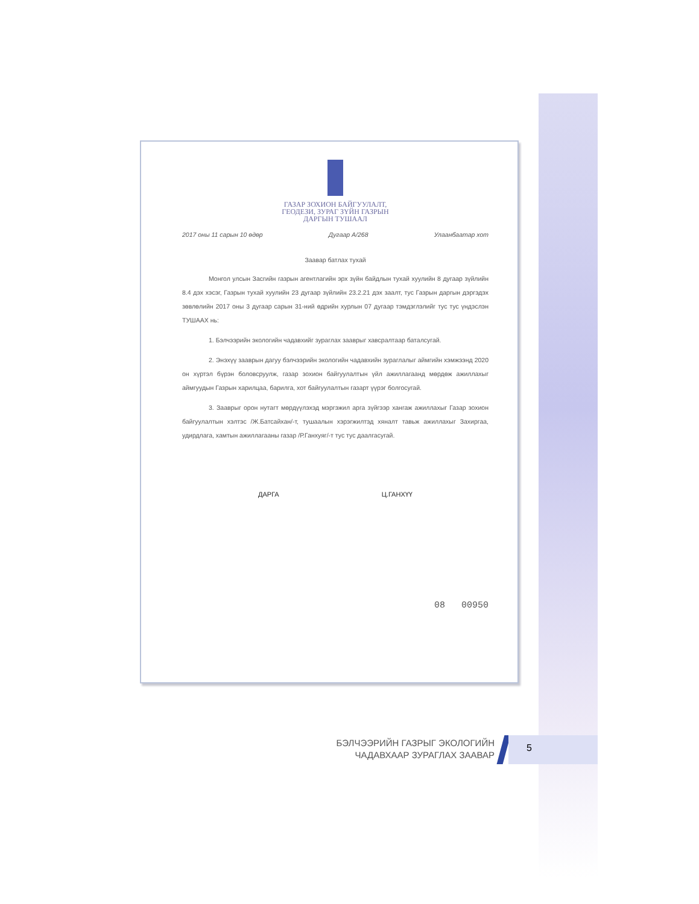ГАЗАР ЗОХИОН БАЙГУУЛАЛТ,
ГЕОДЕЗИ, ЗУРАГ ЗҮЙН ГАЗРЫН
ДАРГЫН ТУШААЛ
2017 оны 11 сарын 10 өдөр Дугаар А/268 Улаанбаатар хот
Заавар батлах тухай
Монгол улсын Засгийн газрын агентлагийн эрх зүйн байдлын тухай хуулийн 8 дугаар зүйлийн 8.4 дэх хэсэг, Газрын тухай хуулийн 23 дугаар зүйлийн 23.2.21 дэх заалт, тус Газрын даргын дэргэдэх зөвлөлийн 2017 оны 3 дугаар сарын 31-ний өдрийн хурлын 07 дугаар тэмдэглэлийг тус тус үндэслэн ТУШААХ нь:
1. Бэлчээрийн экологийн чадавхийг зураглах зааврыг хавсралтаар баталсугай.
2. Энэхүү зааврын дагуу бэлчээрийн экологийн чадавхийн зураглалыг аймгийн хэмжээнд 2020 он хүртэл бүрэн боловсруулж, газар зохион байгуулалтын үйл ажиллагаанд мөрдөж ажиллахыг аймгуудын Газрын харилцаа, барилга, хот байгуулалтын газарт үүрэг болгосугай.
3. Зааврыг орон нутагт мөрдүүлэхэд мэргэжил арга зүйгээр хангаж ажиллахыг Газар зохион байгуулалтын хэлтэс /Ж.Батсайхан/-т, тушаалын хэрэгжилтэд хяналт тавьж ажиллахыг Захиргаа, удирдлага, хамтын ажиллагааны газар /Р.Ганхуяг/-т тус тус даалгасугай.
ДАРГА Ц.ГАНХҮҮ
08 00950
БЭЛЧЭЭРИЙН ГАЗРЫГ ЭКОЛОГИЙН
ЧАДАВХААР ЗУРАГЛАХ ЗААВАР
5